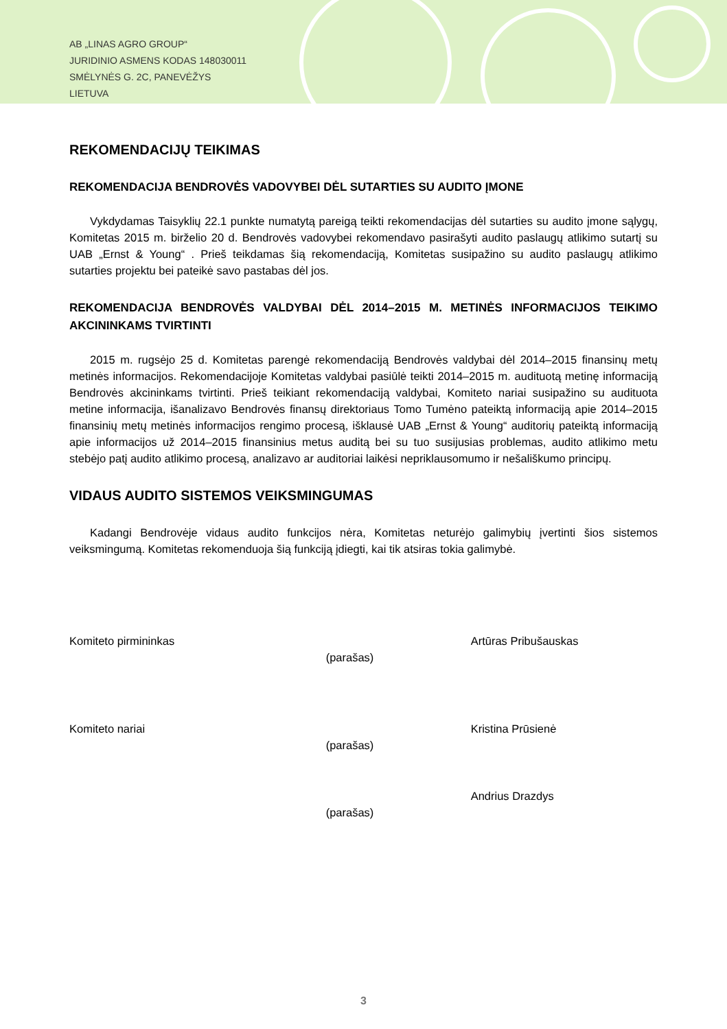AB „LINAS AGRO GROUP“
JURIDINIO ASMENS KODAS 148030011
SMĖLYNĖS G. 2C, PANEVĖŽYS
LIETUVA
REKOMENDACIJŲ TEIKIMAS
REKOMENDACIJA BENDROVĖS VADOVYBEI DĖL SUTARTIES SU AUDITO ĮMONE
Vykdydamas Taisyklių 22.1 punkte numatytą pareigą teikti rekomendacijas dėl sutarties su audito įmone sąlygų, Komitetas 2015 m. birželio 20 d. Bendrovės vadovybei rekomendavo pasirašyti audito paslaugų atlikimo sutartį su UAB „Ernst & Young“ . Prieš teikdamas šią rekomendaciją, Komitetas susipažino su audito paslaugų atlikimo sutarties projektu bei pateikė savo pastabas dėl jos.
REKOMENDACIJA BENDROVĖS VALDYBAI DĖL 2014–2015 M. METINĖS INFORMACIJOS TEIKIMO AKCININKAMS TVIRTINTI
2015 m. rugsėjo 25 d. Komitetas parengė rekomendaciją Bendrovės valdybai dėl 2014–2015 finansinų metų metinės informacijos. Rekomendacijoje Komitetas valdybai pasiūlė teikti 2014–2015 m. audituotą metinę informaciją Bendrovės akcininkams tvirtinti. Prieš teikiant rekomendaciją valdybai, Komiteto nariai susipažino su audituota metine informacija, išanalizavo Bendrovės finansų direktoriaus Tomo Tumėno pateiktą informaciją apie 2014–2015 finansinių metų metinės informacijos rengimo procesą, išklausė UAB „Ernst & Young“ auditorių pateiktą informaciją apie informacijos už 2014–2015 finansinius metus auditą bei su tuo susijusias problemas, audito atlikimo metu stebėjo patį audito atlikimo procesą, analizavo ar auditoriai laikėsi nepriklausomumo ir nešališkumo principų.
VIDAUS AUDITO SISTEMOS VEIKSMINGUMAS
Kadangi Bendrovėje vidaus audito funkcijos nėra, Komitetas neturėjo galimybių įvertinti šios sistemos veiksmingumą. Komitetas rekomenduoja šią funkciją įdiegti, kai tik atsiras tokia galimybė.
Komiteto pirmininkas
(parašas)
Artūras Pribušauskas
Komiteto nariai
(parašas)
Kristina Prūsienė
(parašas)
Andrius Drazdys
3